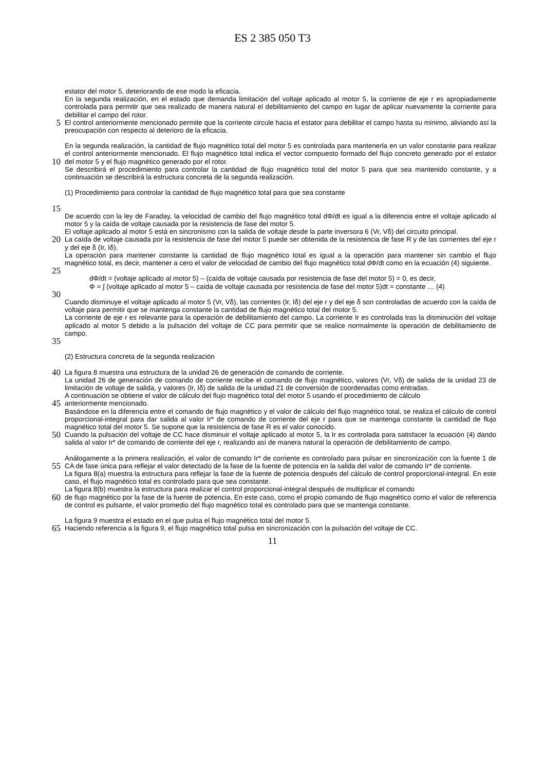ES 2 385 050 T3
estator del motor 5, deteriorando de ese modo la eficacia.
En la segunda realización, en el estado que demanda limitación del voltaje aplicado al motor 5, la corriente de eje r es apropiadamente controlada para permitir que sea realizado de manera natural el debilitamiento del campo en lugar de aplicar nuevamente la corriente para debilitar el campo del rotor.
5
El control anteriormente mencionado permite que la corriente circule hacia el estator para debilitar el campo hasta su mínimo, aliviando así la preocupación con respecto al deterioro de la eficacia.
10
En la segunda realización, la cantidad de flujo magnético total del motor 5 es controlada para mantenerla en un valor constante para realizar el control anteriormente mencionado. El flujo magnético total indica el vector compuesto formado del flujo concreto generado por el estator del motor 5 y el flujo magnético generado por el rotor.
Se describirá el procedimiento para controlar la cantidad de flujo magnético total del motor 5 para que sea mantenido constante, y a continuación se describirá la estructura concreta de la segunda realización.
15
(1) Procedimiento para controlar la cantidad de flujo magnético total para que sea constante
De acuerdo con la ley de Faraday, la velocidad de cambio del flujo magnético total dΦ/dt es igual a la diferencia entre el voltaje aplicado al motor 5 y la caída de voltaje causada por la resistencia de fase del motor 5.
El voltaje aplicado al motor 5 está en sincronismo con la salida de voltaje desde la parte inversora 6 (Vr, Vδ) del circuito principal.
20
La caída de voltaje causada por la resistencia de fase del motor 5 puede ser obtenida de la resistencia de fase R y de las corrientes del eje r y del eje δ (Ir, Iδ).
La operación para mantener constante la cantidad de flujo magnético total es igual a la operación para mantener sin cambio el flujo magnético total, es decir, mantener a cero el valor de velocidad de cambio del flujo magnético total dΦ/dt como en la ecuación (4) siguiente.
25
dΦ/dt = (voltaje aplicado al motor 5) – (caída de voltaje causada por resistencia de fase del motor 5) = 0, es decir,
Φ = ∫ (voltaje aplicado al motor 5 – caída de voltaje causada por resistencia de fase del motor 5)dt = constante … (4)
30
35
Cuando disminuye el voltaje aplicado al motor 5 (Vr, Vδ), las corrientes (Ir, Iδ) del eje r y del eje δ son controladas de acuerdo con la caída de voltaje para permitir que se mantenga constante la cantidad de flujo magnético total del motor 5.
La corriente de eje r es relevante para la operación de debilitamiento del campo. La corriente Ir es controlada tras la disminución del voltaje aplicado al motor 5 debido a la pulsación del voltaje de CC para permitir que se realice normalmente la operación de debilitamiento de campo.
(2) Estructura concreta de la segunda realización
40
La figura 8 muestra una estructura de la unidad 26 de generación de comando de corriente.
La unidad 26 de generación de comando de corriente recibe el comando de flujo magnético, valores (Vr, Vδ) de salida de la unidad 23 de limitación de voltaje de salida, y valores (Ir, Iδ) de salida de la unidad 21 de conversión de coordenadas como entradas.
A continuación se obtiene el valor de cálculo del flujo magnético total del motor 5 usando el procedimiento de cálculo
45
anteriormente mencionado.
Basándose en la diferencia entre el comando de flujo magnético y el valor de cálculo del flujo magnético total, se realiza el cálculo de control proporcional-integral para dar salida al valor Ir* de comando de corriente del eje r para que se mantenga constante la cantidad de flujo magnético total del motor 5. Se supone que la resistencia de fase R es el valor conocido.
50
Cuando la pulsación del voltaje de CC hace disminuir el voltaje aplicado al motor 5, la Ir es controlada para satisfacer la ecuación (4) dando salida al valor Ir* de comando de corriente del eje r, realizando así de manera natural la operación de debilitamiento de campo.
55
Análogamente a la primera realización, el valor de comando Ir* de corriente es controlado para pulsar en sincronización con la fuente 1 de CA de fase única para reflejar el valor detectado de la fase de la fuente de potencia en la salida del valor de comando Ir* de corriente.
La figura 8(a) muestra la estructura para reflejar la fase de la fuente de potencia después del cálculo de control proporcional-integral. En este caso, el flujo magnético total es controlado para que sea constante.
La figura 8(b) muestra la estructura para realizar el control proporcional-integral después de multiplicar el comando
60
de flujo magnético por la fase de la fuente de potencia. En este caso, como el propio comando de flujo magnético como el valor de referencia de control es pulsante, el valor promedio del flujo magnético total es controlado para que se mantenga constante.
65
La figura 9 muestra el estado en el que pulsa el flujo magnético total del motor 5.
Haciendo referencia a la figura 9, el flujo magnético total pulsa en sincronización con la pulsación del voltaje de CC.
11